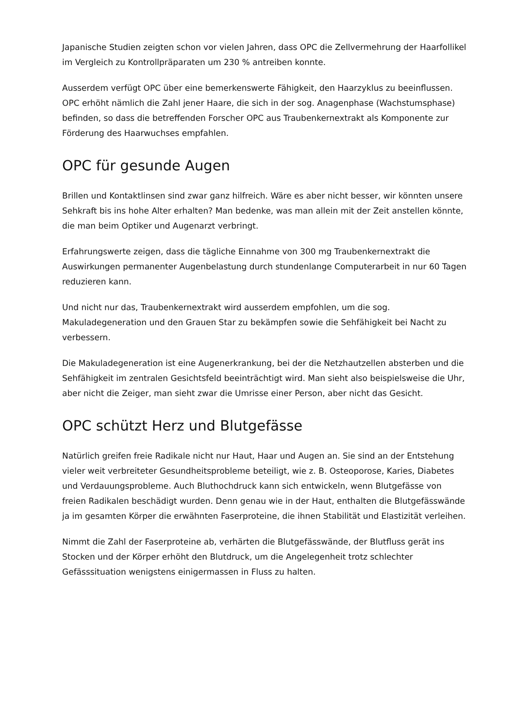Japanische Studien zeigten schon vor vielen Jahren, dass OPC die Zellvermehrung der Haarfollikel im Vergleich zu Kontrollpräparaten um 230 % antreiben konnte.
Ausserdem verfügt OPC über eine bemerkenswerte Fähigkeit, den Haarzyklus zu beeinflussen. OPC erhöht nämlich die Zahl jener Haare, die sich in der sog. Anagenphase (Wachstumsphase) befinden, so dass die betreffenden Forscher OPC aus Traubenkernextrakt als Komponente zur Förderung des Haarwuchses empfahlen.
OPC für gesunde Augen
Brillen und Kontaktlinsen sind zwar ganz hilfreich. Wäre es aber nicht besser, wir könnten unsere Sehkraft bis ins hohe Alter erhalten? Man bedenke, was man allein mit der Zeit anstellen könnte, die man beim Optiker und Augenarzt verbringt.
Erfahrungswerte zeigen, dass die tägliche Einnahme von 300 mg Traubenkernextrakt die Auswirkungen permanenter Augenbelastung durch stundenlange Computerarbeit in nur 60 Tagen reduzieren kann.
Und nicht nur das, Traubenkernextrakt wird ausserdem empfohlen, um die sog. Makuladegeneration und den Grauen Star zu bekämpfen sowie die Sehfähigkeit bei Nacht zu verbessern.
Die Makuladegeneration ist eine Augenerkrankung, bei der die Netzhautzellen absterben und die Sehfähigkeit im zentralen Gesichtsfeld beeinträchtigt wird. Man sieht also beispielsweise die Uhr, aber nicht die Zeiger, man sieht zwar die Umrisse einer Person, aber nicht das Gesicht.
OPC schützt Herz und Blutgefässe
Natürlich greifen freie Radikale nicht nur Haut, Haar und Augen an. Sie sind an der Entstehung vieler weit verbreiteter Gesundheitsprobleme beteiligt, wie z. B. Osteoporose, Karies, Diabetes und Verdauungsprobleme. Auch Bluthochdruck kann sich entwickeln, wenn Blutgefässe von freien Radikalen beschädigt wurden. Denn genau wie in der Haut, enthalten die Blutgefässwände ja im gesamten Körper die erwähnten Faserproteine, die ihnen Stabilität und Elastizität verleihen.
Nimmt die Zahl der Faserproteine ab, verhärten die Blutgefässwände, der Blutfluss gerät ins Stocken und der Körper erhöht den Blutdruck, um die Angelegenheit trotz schlechter Gefässsituation wenigstens einigermassen in Fluss zu halten.